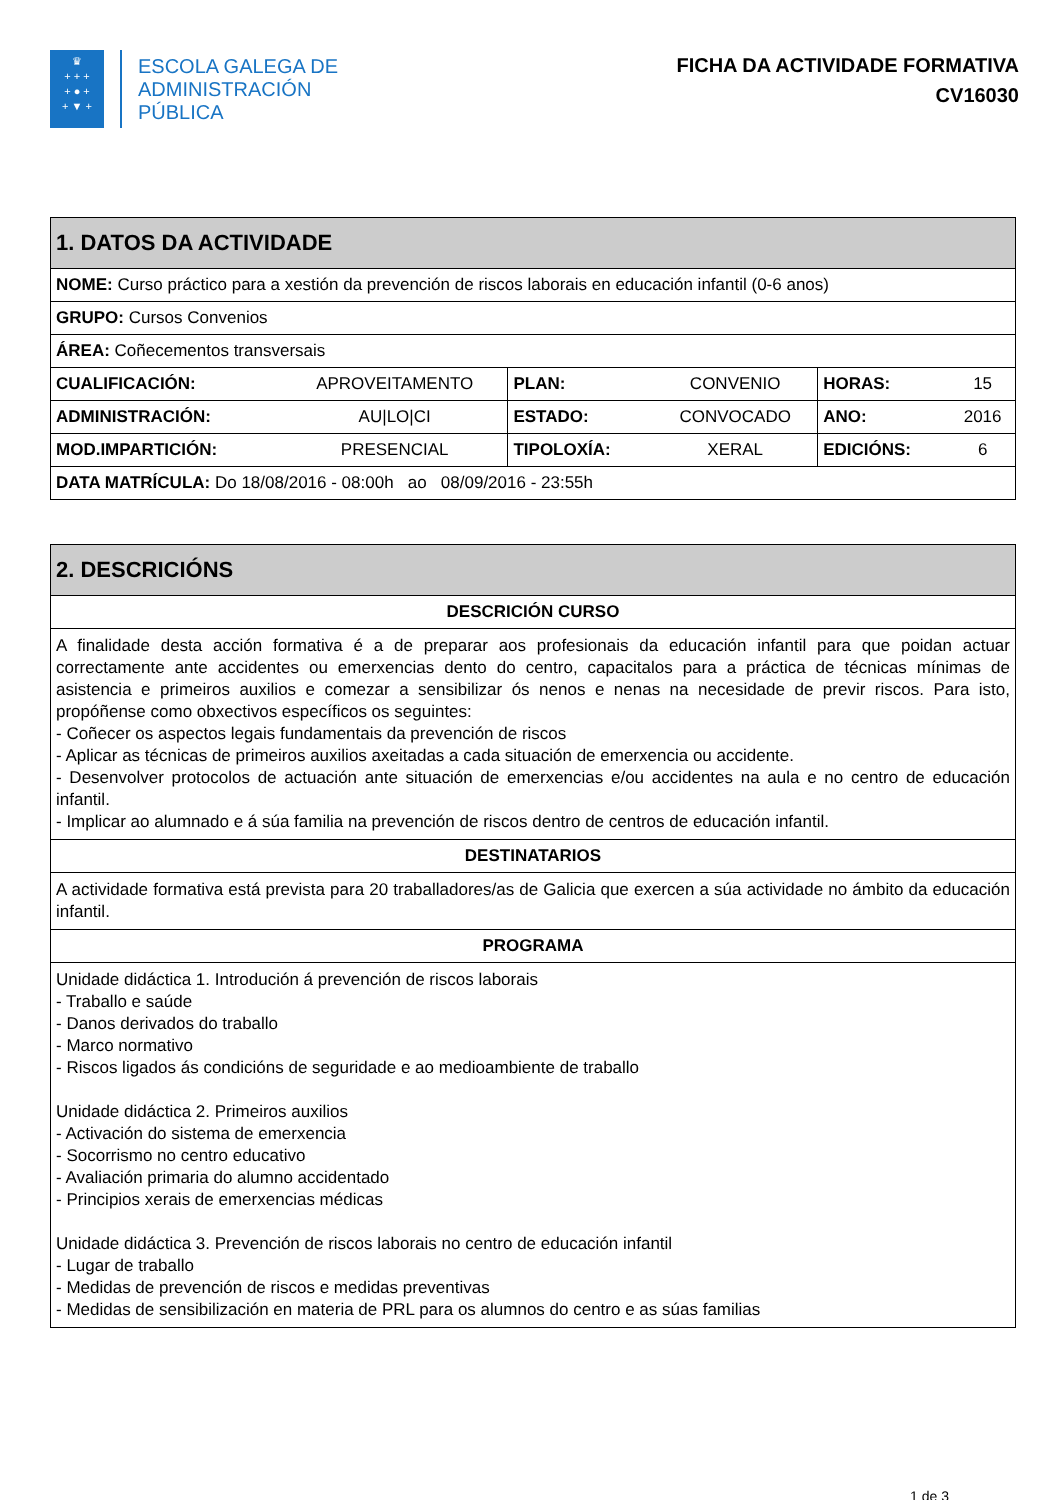♛
+ + +
+ ● +
+ ▼ +
ESCOLA GALEGA DE
ADMINISTRACIÓN
PÚBLICA
FICHA DA ACTIVIDADE FORMATIVA
CV16030
| 1. DATOS DA ACTIVIDADE | | | | | |
| NOME: Curso práctico para a xestión da prevención de riscos laborais en educación infantil (0-6 anos) | | | | | |
| GRUPO: Cursos Convenios | | | | | |
| ÁREA: Coñecementos transversais | | | | | |
| CUALIFICACIÓN: | APROVEITAMENTO | PLAN: | CONVENIO | HORAS: | 15 |
| ADMINISTRACIÓN: | AU/LO/CI | ESTADO: | CONVOCADO | ANO: | 2016 |
| MOD.IMPARTICIÓN: | PRESENCIAL | TIPOLOXÍA: | XERAL | EDICIÓNS: | 6 |
| DATA MATRÍCULA: Do 18/08/2016 - 08:00h ao 08/09/2016 - 23:55h | | | | | |
| 2. DESCRICIÓNS |
| DESCRICIÓN CURSO |
| A finalidade desta acción formativa é a de preparar aos profesionais da educación infantil para que poidan actuar correctamente ante accidentes ou emerxencias dento do centro, capacitalos para a práctica de técnicas mínimas de asistencia e primeiros auxilios e comezar a sensibilizar ós nenos e nenas na necesidade de previr riscos. Para isto, propóñense como obxectivos específicos os seguintes: - Coñecer os aspectos legais fundamentais da prevención de riscos - Aplicar as técnicas de primeiros auxilios axeitadas a cada situación de emerxencia ou accidente. - Desenvolver protocolos de actuación ante situación de emerxencias e/ou accidentes na aula e no centro de educación infantil. - Implicar ao alumnado e á súa familia na prevención de riscos dentro de centros de educación infantil. |
| DESTINATARIOS |
| A actividade formativa está prevista para 20 traballadores/as de Galicia que exercen a súa actividade no ámbito da educación infantil. |
| PROGRAMA |
| Unidade didáctica 1. Introdución á prevención de riscos laborais - Traballo e saúde - Danos derivados do traballo - Marco normativo - Riscos ligados ás condicións de seguridade e ao medioambiente de traballo Unidade didáctica 2. Primeiros auxilios - Activación do sistema de emerxencia - Socorrismo no centro educativo - Avaliación primaria do alumno accidentado - Principios xerais de emerxencias médicas Unidade didáctica 3. Prevención de riscos laborais no centro de educación infantil - Lugar de traballo - Medidas de prevención de riscos e medidas preventivas - Medidas de sensibilización en materia de PRL para os alumnos do centro e as súas familias |
1 de 3